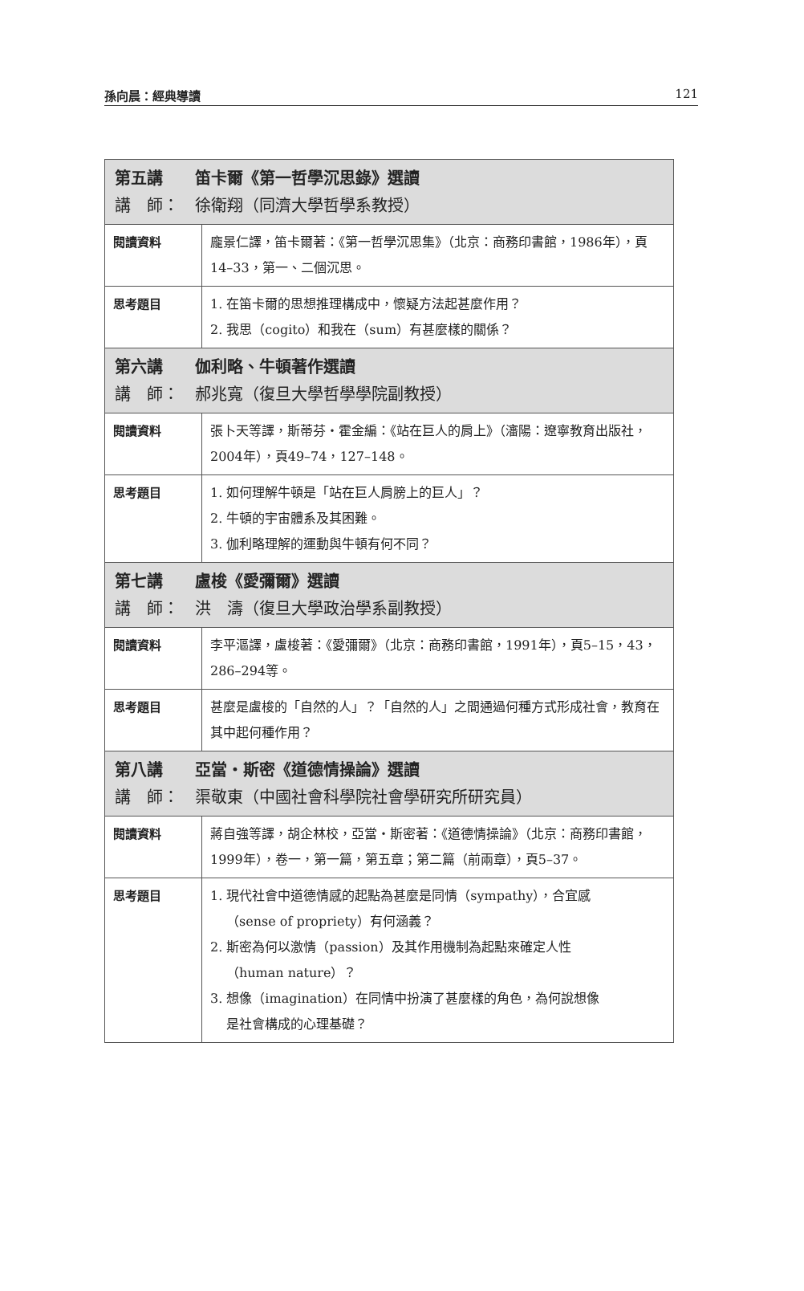孫向晨：經典導讀 121
| 第五講 笛卡爾《第一哲學沉思錄》選讀 講 師： 徐衛翔（同濟大學哲學系教授） | |
| 閱讀資料 | 龐景仁譯，笛卡爾著：《第一哲學沉思集》（北京：商務印書館，1986年），頁14–33，第一、二個沉思。 |
| 思考題目 | 1. 在笛卡爾的思想推理構成中，懷疑方法起甚麼作用？ 2. 我思（cogito）和我在（sum）有甚麼樣的關係？ |
| 第六講 伽利略、牛頓著作選讀 講 師： 郝兆寬（復旦大學哲學學院副教授） | |
| 閱讀資料 | 張卜天等譯，斯蒂芬・霍金編：《站在巨人的肩上》（瀋陽：遼寧教育出版社，2004年），頁49–74，127–148。 |
| 思考題目 | 1. 如何理解牛頓是「站在巨人肩膀上的巨人」？ 2. 牛頓的宇宙體系及其困難。 3. 伽利略理解的運動與牛頓有何不同？ |
| 第七講 盧梭《愛彌爾》選讀 講 師： 洪 濤（復旦大學政治學系副教授） | |
| 閱讀資料 | 李平漚譯，盧梭著：《愛彌爾》（北京：商務印書館，1991年），頁5–15，43，286–294等。 |
| 思考題目 | 甚麼是盧梭的「自然的人」？「自然的人」之間通過何種方式形成社會，教育在其中起何種作用？ |
| 第八講 亞當・斯密《道德情操論》選讀 講 師： 渠敬東（中國社會科學院社會學研究所研究員） | |
| 閱讀資料 | 蔣自強等譯，胡企林校，亞當・斯密著：《道德情操論》（北京：商務印書館，1999年），卷一，第一篇，第五章；第二篇（前兩章），頁5–37。 |
| 思考題目 | 1. 現代社會中道德情感的起點為甚麼是同情（sympathy），合宜感 （sense of propriety）有何涵義？ 2. 斯密為何以激情（passion）及其作用機制為起點來確定人性 （human nature）？ 3. 想像（imagination）在同情中扮演了甚麼樣的角色，為何說想像 是社會構成的心理基礎？ |